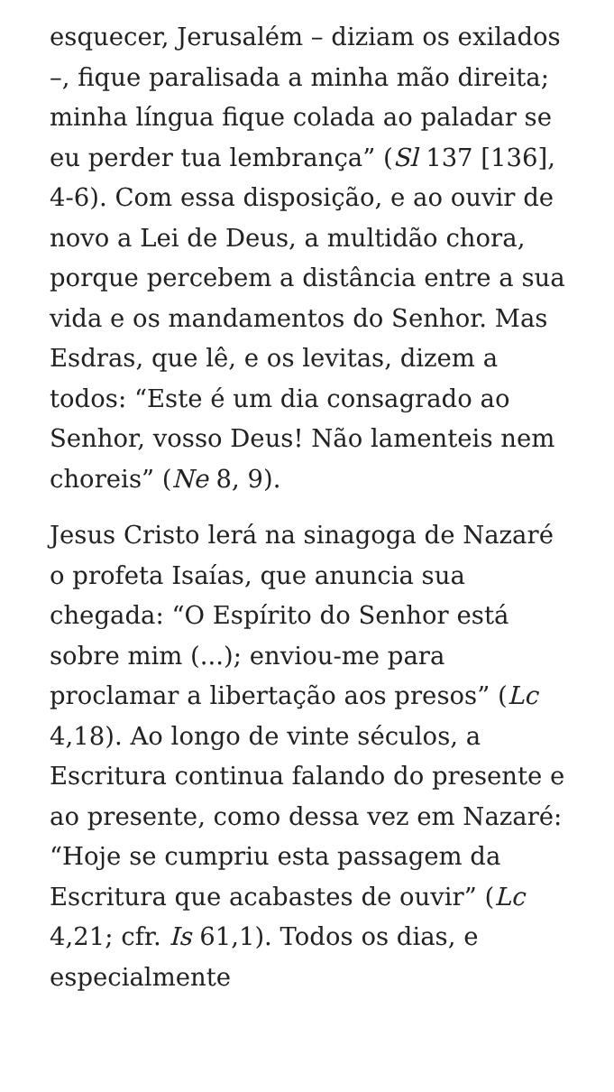esquecer, Jerusalém – diziam os exilados –, fique paralisada a minha mão direita; minha língua fique colada ao paladar se eu perder tua lembrança” (Sl 137 [136], 4-6). Com essa disposição, e ao ouvir de novo a Lei de Deus, a multidão chora, porque percebem a distância entre a sua vida e os mandamentos do Senhor. Mas Esdras, que lê, e os levitas, dizem a todos: “Este é um dia consagrado ao Senhor, vosso Deus! Não lamenteis nem choreis” (Ne 8, 9).
Jesus Cristo lerá na sinagoga de Nazaré o profeta Isaías, que anuncia sua chegada: “O Espírito do Senhor está sobre mim (...); enviou-me para proclamar a libertação aos presos” (Lc 4,18). Ao longo de vinte séculos, a Escritura continua falando do presente e ao presente, como dessa vez em Nazaré: “Hoje se cumpriu esta passagem da Escritura que acabastes de ouvir” (Lc 4,21; cfr. Is 61,1). Todos os dias, e especialmente